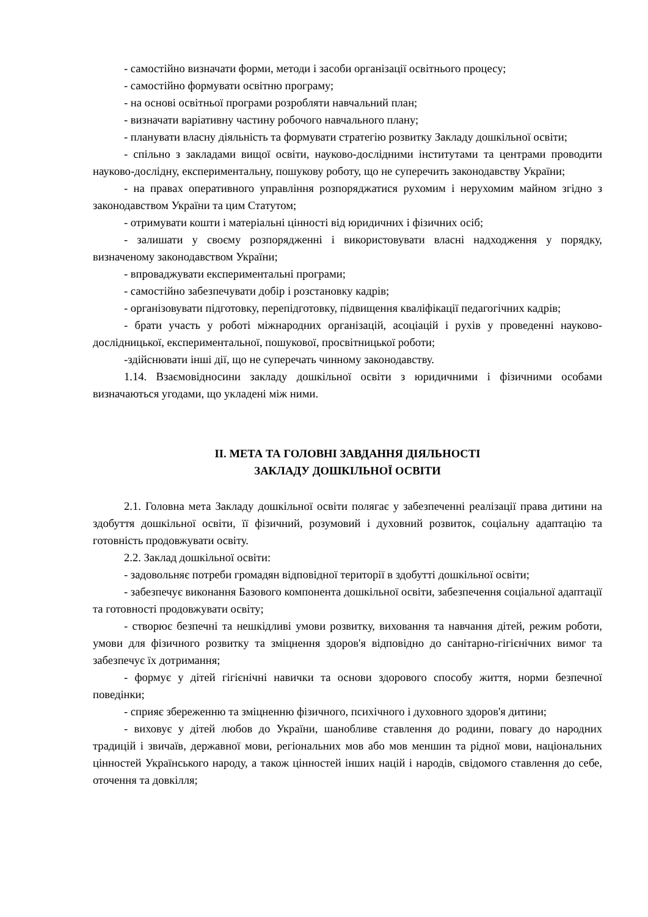- самостійно визначати форми, методи і засоби організації освітнього процесу;
- самостійно формувати освітню програму;
- на основі освітньої програми розробляти навчальний план;
- визначати варіативну частину робочого навчального плану;
- планувати власну діяльність та формувати стратегію розвитку Закладу дошкільної освіти;
- спільно з закладами вищої освіти, науково-дослідними інститутами та центрами проводити науково-дослідну, експериментальну, пошукову роботу, що не суперечить законодавству України;
- на правах оперативного управління розпоряджатися рухомим і нерухомим майном згідно з законодавством України та цим Статутом;
- отримувати кошти і матеріальні цінності від юридичних і фізичних осіб;
- залишати у своєму розпорядженні і використовувати власні надходження у порядку, визначеному законодавством України;
- впроваджувати експериментальні програми;
- самостійно забезпечувати добір і розстановку кадрів;
- організовувати підготовку, перепідготовку, підвищення кваліфікації педагогічних кадрів;
- брати участь у роботі міжнародних організацій, асоціацій і рухів у проведенні науково-дослідницької, експериментальної, пошукової, просвітницької роботи;
-здійснювати інші дії, що не суперечать чинному законодавству.
1.14. Взаємовідносини закладу дошкільної освіти з юридичними і фізичними особами визначаються угодами, що укладені між ними.
ІІ. МЕТА ТА ГОЛОВНІ ЗАВДАННЯ ДІЯЛЬНОСТІ
ЗАКЛАДУ ДОШКІЛЬНОЇ ОСВІТИ
2.1. Головна мета Закладу дошкільної освіти полягає у забезпеченні реалізації права дитини на здобуття дошкільної освіти, її фізичний, розумовий і духовний розвиток, соціальну адаптацію та готовність продовжувати освіту.
2.2. Заклад дошкільної освіти:
- задовольняє потреби громадян відповідної території в здобутті дошкільної освіти;
- забезпечує виконання Базового компонента дошкільної освіти, забезпечення соціальної адаптації та готовності продовжувати освіту;
- створює безпечні та нешкідливі умови розвитку, виховання та навчання дітей, режим роботи, умови для фізичного розвитку та зміцнення здоров'я відповідно до санітарно-гігієнічних вимог та забезпечує їх дотримання;
- формує у дітей гігієнічні навички та основи здорового способу життя, норми безпечної поведінки;
- сприяє збереженню та зміцненню фізичного, психічного і духовного здоров'я дитини;
- виховує у дітей любов до України, шанобливе ставлення до родини, повагу до народних традицій і звичаїв, державної мови, регіональних мов або мов меншин та рідної мови, національних цінностей Українського народу, а також цінностей інших націй і народів, свідомого ставлення до себе, оточення та довкілля;